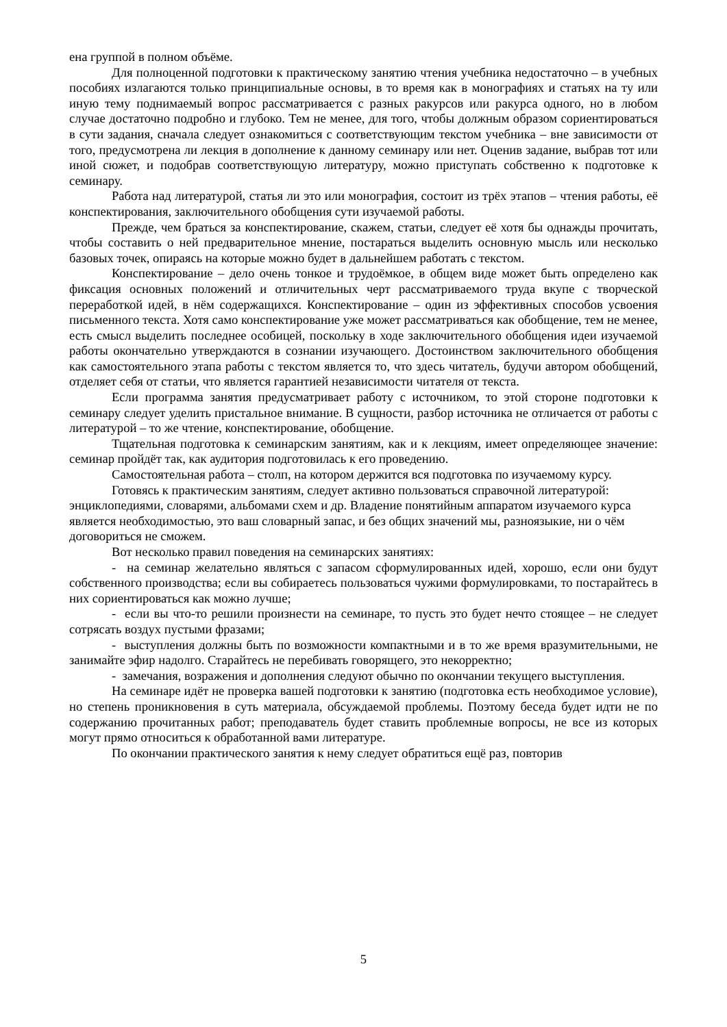ена группой в полном объёме.
Для полноценной подготовки к практическому занятию чтения учебника недостаточно – в учебных пособиях излагаются только принципиальные основы, в то время как в монографиях и статьях на ту или иную тему поднимаемый вопрос рассматривается с разных ракурсов или ракурса одного, но в любом случае достаточно подробно и глубоко. Тем не менее, для того, чтобы должным образом сориентироваться в сути задания, сначала следует ознакомиться с соответствующим текстом учебника – вне зависимости от того, предусмотрена ли лекция в дополнение к данному семинару или нет. Оценив задание, выбрав тот или иной сюжет, и подобрав соответствующую литературу, можно приступать собственно к подготовке к семинару.
Работа над литературой, статья ли это или монография, состоит из трёх этапов – чтения работы, её конспектирования, заключительного обобщения сути изучаемой работы.
Прежде, чем браться за конспектирование, скажем, статьи, следует её хотя бы однажды прочитать, чтобы составить о ней предварительное мнение, постараться выделить основную мысль или несколько базовых точек, опираясь на которые можно будет в дальнейшем работать с текстом.
Конспектирование – дело очень тонкое и трудоёмкое, в общем виде может быть определено как фиксация основных положений и отличительных черт рассматриваемого труда вкупе с творческой переработкой идей, в нём содержащихся. Конспектирование – один из эффективных способов усвоения письменного текста. Хотя само конспектирование уже может рассматриваться как обобщение, тем не менее, есть смысл выделить последнее особицей, поскольку в ходе заключительного обобщения идеи изучаемой работы окончательно утверждаются в сознании изучающего. Достоинством заключительного обобщения как самостоятельного этапа работы с текстом является то, что здесь читатель, будучи автором обобщений, отделяет себя от статьи, что является гарантией независимости читателя от текста.
Если программа занятия предусматривает работу с источником, то этой стороне подготовки к семинару следует уделить пристальное внимание. В сущности, разбор источника не отличается от работы с литературой – то же чтение, конспектирование, обобщение.
Тщательная подготовка к семинарским занятиям, как и к лекциям, имеет определяющее значение: семинар пройдёт так, как аудитория подготовилась к его проведению.
Самостоятельная работа – столп, на котором держится вся подготовка по изучаемому курсу.
Готовясь к практическим занятиям, следует активно пользоваться справочной литературой: энциклопедиями, словарями, альбомами схем и др. Владение понятийным аппаратом изучаемого курса является необходимостью, это ваш словарный запас, и без общих значений мы, разноязыкие, ни о чём договориться не сможем.
Вот несколько правил поведения на семинарских занятиях:
- на семинар желательно являться с запасом сформулированных идей, хорошо, если они будут собственного производства; если вы собираетесь пользоваться чужими формулировками, то постарайтесь в них сориентироваться как можно лучше;
- если вы что-то решили произнести на семинаре, то пусть это будет нечто стоящее – не следует сотрясать воздух пустыми фразами;
- выступления должны быть по возможности компактными и в то же время вразумительными, не занимайте эфир надолго. Старайтесь не перебивать говорящего, это некорректно;
- замечания, возражения и дополнения следуют обычно по окончании текущего выступления.
На семинаре идёт не проверка вашей подготовки к занятию (подготовка есть необходимое условие), но степень проникновения в суть материала, обсуждаемой проблемы. Поэтому беседа будет идти не по содержанию прочитанных работ; преподаватель будет ставить проблемные вопросы, не все из которых могут прямо относиться к обработанной вами литературе.
По окончании практического занятия к нему следует обратиться ещё раз, повторив
5